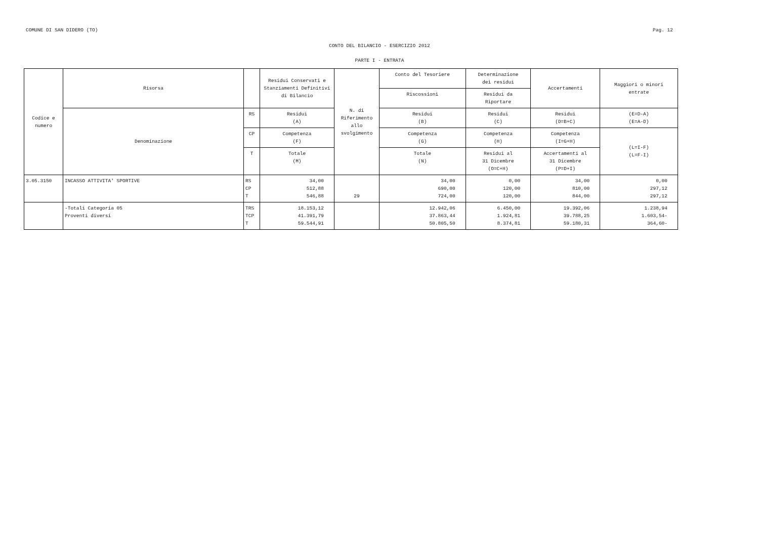COMUNE DI SAN DIDERO (TO) Pag. 12
CONTO DEL BILANCIO - ESERCIZIO 2012
PARTE I - ENTRATA
| Codice e numero | Risorsa | | Residui Conservati e Stanziamenti Definitivi di Bilancio | N. di Riferimento allo svolgimento | Conto del Tesoriere | Determinazione dei residui | Accertamenti | Maggiori o minori entrate |
| --- | --- | --- | --- | --- | --- | --- | --- | --- |
| | | | | | Riscossioni | Residui da Riportare | | |
| | Denominazione | RS | Residui (A) | | Residui (B) | Residui (C) | Residui (D=B+C) | (E=D-A) (E=A-D) |
| | | CP | Competenza (F) | | Competenza (G) | Competenza (H) | Competenza (I=G+H) | (L=I-F) (L=F-I) |
| | | T | Totale (M) | | Totale (N) | Residui al 31 Dicembre (O=C+H) | Accertamenti al 31 Dicembre (P=D+I) | |
| 3.05.3150 | INCASSO ATTIVITA' SPORTIVE | RS CP T | 34,00 512,88 546,88 | 29 | 34,00 690,00 724,00 | 0,00 120,00 120,00 | 34,00 810,00 844,00 | 0,00 297,12 297,12 |
| | -Totali Categoria 05 Proventi diversi | TRS TCP T | 18.153,12 41.391,79 59.544,91 | | 12.942,06 37.863,44 50.805,50 | 6.450,00 1.924,81 8.374,81 | 19.392,06 39.788,25 59.180,31 | 1.238,94 1.603,54- 364,60- |